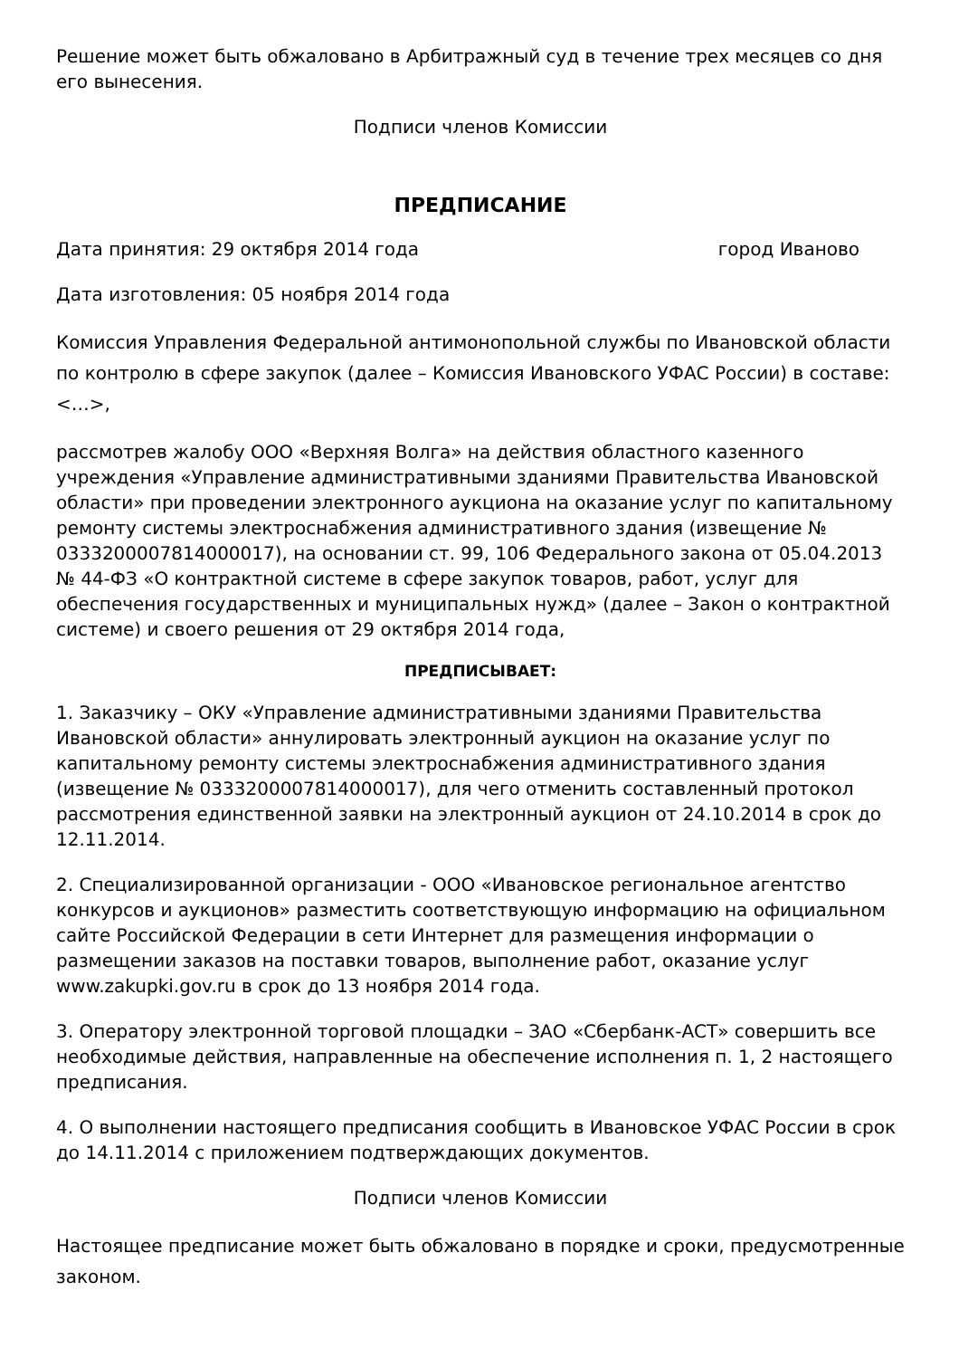Решение может быть обжаловано в Арбитражный суд в течение трех месяцев со дня его вынесения.
Подписи членов Комиссии
ПРЕДПИСАНИЕ
Дата принятия: 29 октября 2014 года город Иваново
Дата изготовления: 05 ноября 2014 года
Комиссия Управления Федеральной антимонопольной службы по Ивановской области по контролю в сфере закупок (далее – Комиссия Ивановского УФАС России) в составе: <…>,
рассмотрев жалобу ООО «Верхняя Волга» на действия областного казенного учреждения «Управление административными зданиями Правительства Ивановской области» при проведении электронного аукциона на оказание услуг по капитальному ремонту системы электроснабжения административного здания (извещение № 0333200007814000017), на основании ст. 99, 106 Федерального закона от 05.04.2013 № 44-ФЗ «О контрактной системе в сфере закупок товаров, работ, услуг для обеспечения государственных и муниципальных нужд» (далее – Закон о контрактной системе) и своего решения от 29 октября 2014 года,
ПРЕДПИСЫВАЕТ:
1. Заказчику – ОКУ «Управление административными зданиями Правительства Ивановской области» аннулировать электронный аукцион на оказание услуг по капитальному ремонту системы электроснабжения административного здания (извещение № 0333200007814000017), для чего отменить составленный протокол рассмотрения единственной заявки на электронный аукцион от 24.10.2014 в срок до 12.11.2014.
2. Специализированной организации - ООО «Ивановское региональное агентство конкурсов и аукционов» разместить соответствующую информацию на официальном сайте Российской Федерации в сети Интернет для размещения информации о размещении заказов на поставки товаров, выполнение работ, оказание услуг www.zakupki.gov.ru в срок до 13 ноября 2014 года.
3. Оператору электронной торговой площадки – ЗАО «Сбербанк-АСТ» совершить все необходимые действия, направленные на обеспечение исполнения п. 1, 2 настоящего предписания.
4. О выполнении настоящего предписания сообщить в Ивановское УФАС России в срок до 14.11.2014 с приложением подтверждающих документов.
Подписи членов Комиссии
Настоящее предписание может быть обжаловано в порядке и сроки, предусмотренные законом.